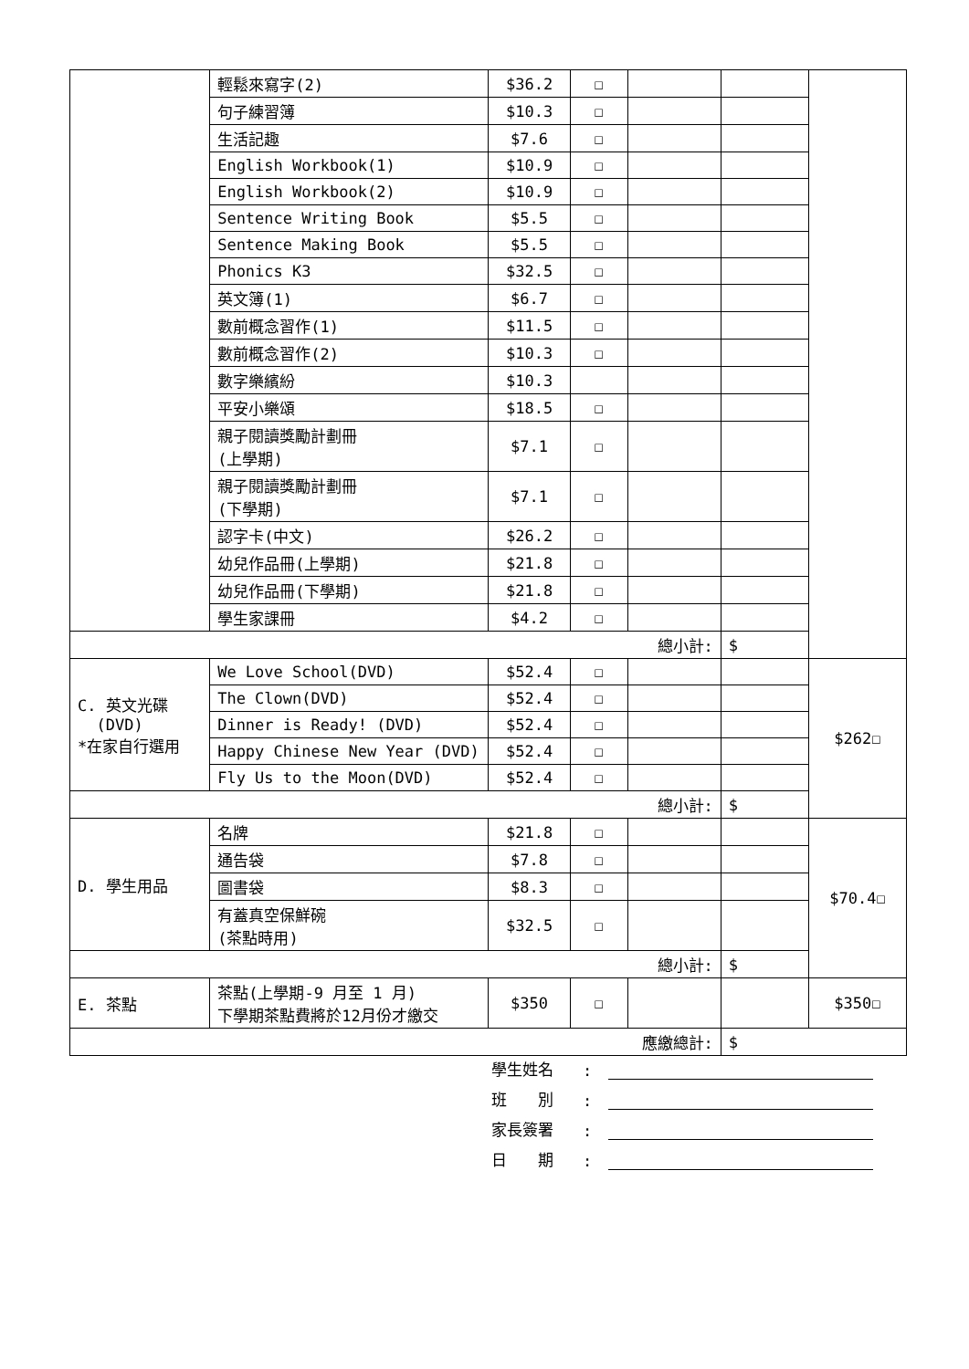| | 輕鬆來寫字(2) | $36.2 | ☐ | | | |
| | 句子練習簿 | $10.3 | ☐ | | | |
| | 生活記趣 | $7.6 | ☐ | | | |
| | English Workbook(1) | $10.9 | ☐ | | | |
| | English Workbook(2) | $10.9 | ☐ | | | |
| | Sentence Writing Book | $5.5 | ☐ | | | |
| | Sentence Making Book | $5.5 | ☐ | | | |
| | Phonics K3 | $32.5 | ☐ | | | |
| | 英文簿(1) | $6.7 | ☐ | | | |
| | 數前概念習作(1) | $11.5 | ☐ | | | |
| | 數前概念習作(2) | $10.3 | ☐ | | | |
| | 數字樂繽紛 | $10.3 | | | | |
| | 平安小樂頌 | $18.5 | ☐ | | | |
| | 親子閱讀獎勵計劃冊 (上學期) | $7.1 | ☐ | | | |
| | 親子閱讀獎勵計劃冊 (下學期) | $7.1 | ☐ | | | |
| | 認字卡(中文) | $26.2 | ☐ | | | |
| | 幼兒作品冊(上學期) | $21.8 | ☐ | | | |
| | 幼兒作品冊(下學期) | $21.8 | ☐ | | | |
| | 學生家課冊 | $4.2 | ☐ | | | |
| 總小計: | | | | | $ | |
| C. 英文光碟 (DVD) *在家自行選用 | We Love School(DVD) | $52.4 | ☐ | | | $262☐ |
| | The Clown(DVD) | $52.4 | ☐ | | | |
| | Dinner is Ready! (DVD) | $52.4 | ☐ | | | |
| | Happy Chinese New Year (DVD) | $52.4 | ☐ | | | |
| | Fly Us to the Moon(DVD) | $52.4 | ☐ | | | |
| 總小計: | | | | | $ | |
| D. 學生用品 | 名牌 | $21.8 | ☐ | | | $70.4☐ |
| | 通告袋 | $7.8 | ☐ | | | |
| | 圖書袋 | $8.3 | ☐ | | | |
| | 有蓋真空保鮮碗 (茶點時用) | $32.5 | ☐ | | | |
| 總小計: | | | | | $ | |
| E. 茶點 | 茶點(上學期-9 月至 1 月) 下學期茶點費將於12月份才繳交 | $350 | ☐ | | | $350☐ |
| 應繳總計: | | | | | $ | |
學生姓名:
班　　別:
家長簽署:
日　　期: